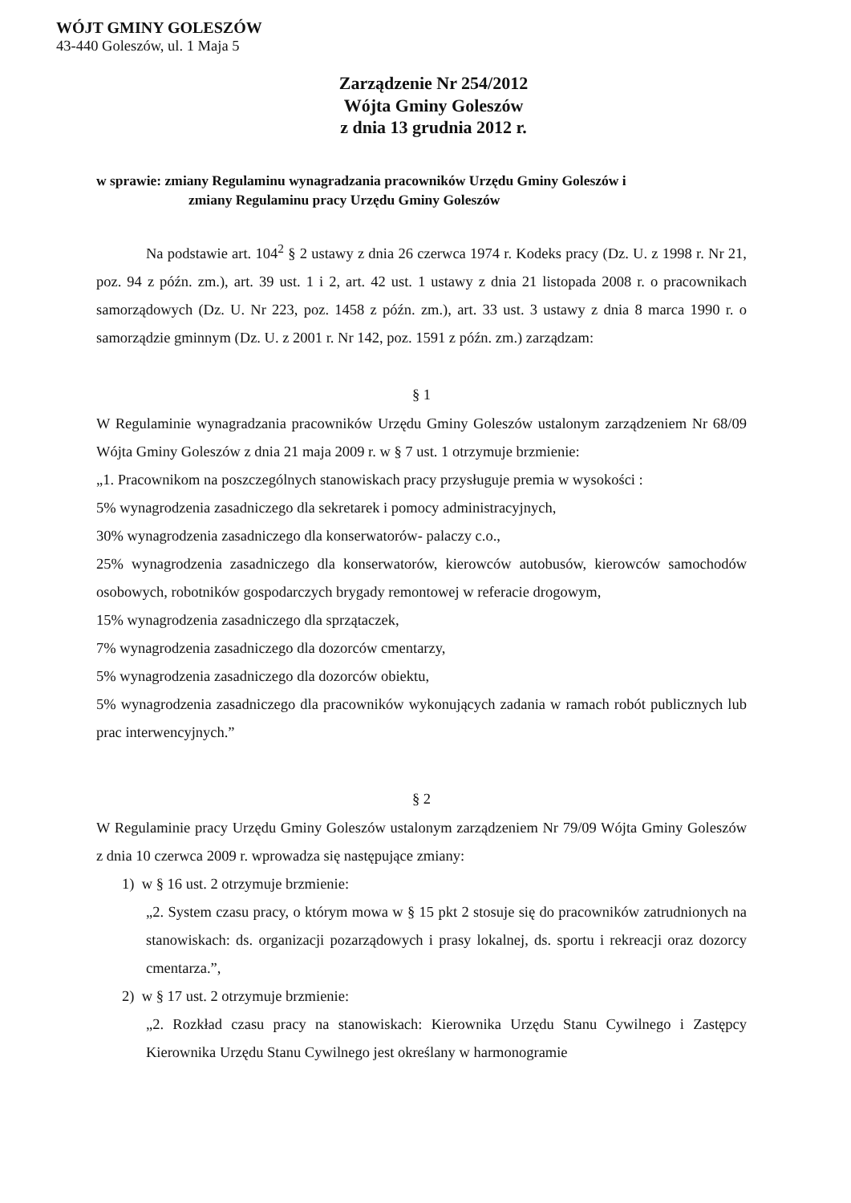WÓJT GMINY GOLESZÓW
43-440 Goleszów, ul. 1 Maja 5
Zarządzenie Nr 254/2012
Wójta Gminy Goleszów
z dnia 13 grudnia 2012 r.
w sprawie: zmiany Regulaminu wynagradzania pracowników Urzędu Gminy Goleszów i
zmiany Regulaminu pracy Urzędu Gminy Goleszów
Na podstawie art. 104<sup>2</sup> § 2 ustawy z dnia 26 czerwca 1974 r. Kodeks pracy (Dz. U. z 1998 r. Nr 21, poz. 94 z późn. zm.), art. 39 ust. 1 i 2, art. 42 ust. 1 ustawy z dnia 21 listopada 2008 r. o pracownikach samorządowych (Dz. U. Nr 223, poz. 1458 z późn. zm.), art. 33 ust. 3 ustawy z dnia 8 marca 1990 r. o samorządzie gminnym (Dz. U. z 2001 r. Nr 142, poz. 1591 z późn. zm.) zarządzam:
§ 1
W Regulaminie wynagradzania pracowników Urzędu Gminy Goleszów ustalonym zarządzeniem Nr 68/09 Wójta Gminy Goleszów z dnia 21 maja 2009 r. w § 7 ust. 1 otrzymuje brzmienie:
„1. Pracownikom na poszczególnych stanowiskach pracy przysługuje premia w wysokości :
5% wynagrodzenia zasadniczego dla sekretarek i pomocy administracyjnych,
30% wynagrodzenia zasadniczego dla konserwatorów- palaczy c.o.,
25% wynagrodzenia zasadniczego dla konserwatorów, kierowców autobusów, kierowców samochodów osobowych, robotników gospodarczych brygady remontowej w referacie drogowym,
15% wynagrodzenia zasadniczego dla sprzątaczek,
7% wynagrodzenia zasadniczego dla dozorców cmentarzy,
5% wynagrodzenia zasadniczego dla dozorców obiektu,
5% wynagrodzenia zasadniczego dla pracowników wykonujących zadania w ramach robót publicznych lub prac interwencyjnych.”
§ 2
W Regulaminie pracy Urzędu Gminy Goleszów ustalonym zarządzeniem Nr 79/09 Wójta Gminy Goleszów z dnia 10 czerwca 2009 r. wprowadza się następujące zmiany:
1) w § 16 ust. 2 otrzymuje brzmienie:
„2. System czasu pracy, o którym mowa w § 15 pkt 2 stosuje się do pracowników zatrudnionych na stanowiskach: ds. organizacji pozarządowych i prasy lokalnej, ds. sportu i rekreacji oraz dozorcy cmentarza.”,
2) w § 17 ust. 2 otrzymuje brzmienie:
„2. Rozkład czasu pracy na stanowiskach: Kierownika Urzędu Stanu Cywilnego i Zastępcy Kierownika Urzędu Stanu Cywilnego jest określany w harmonogramie